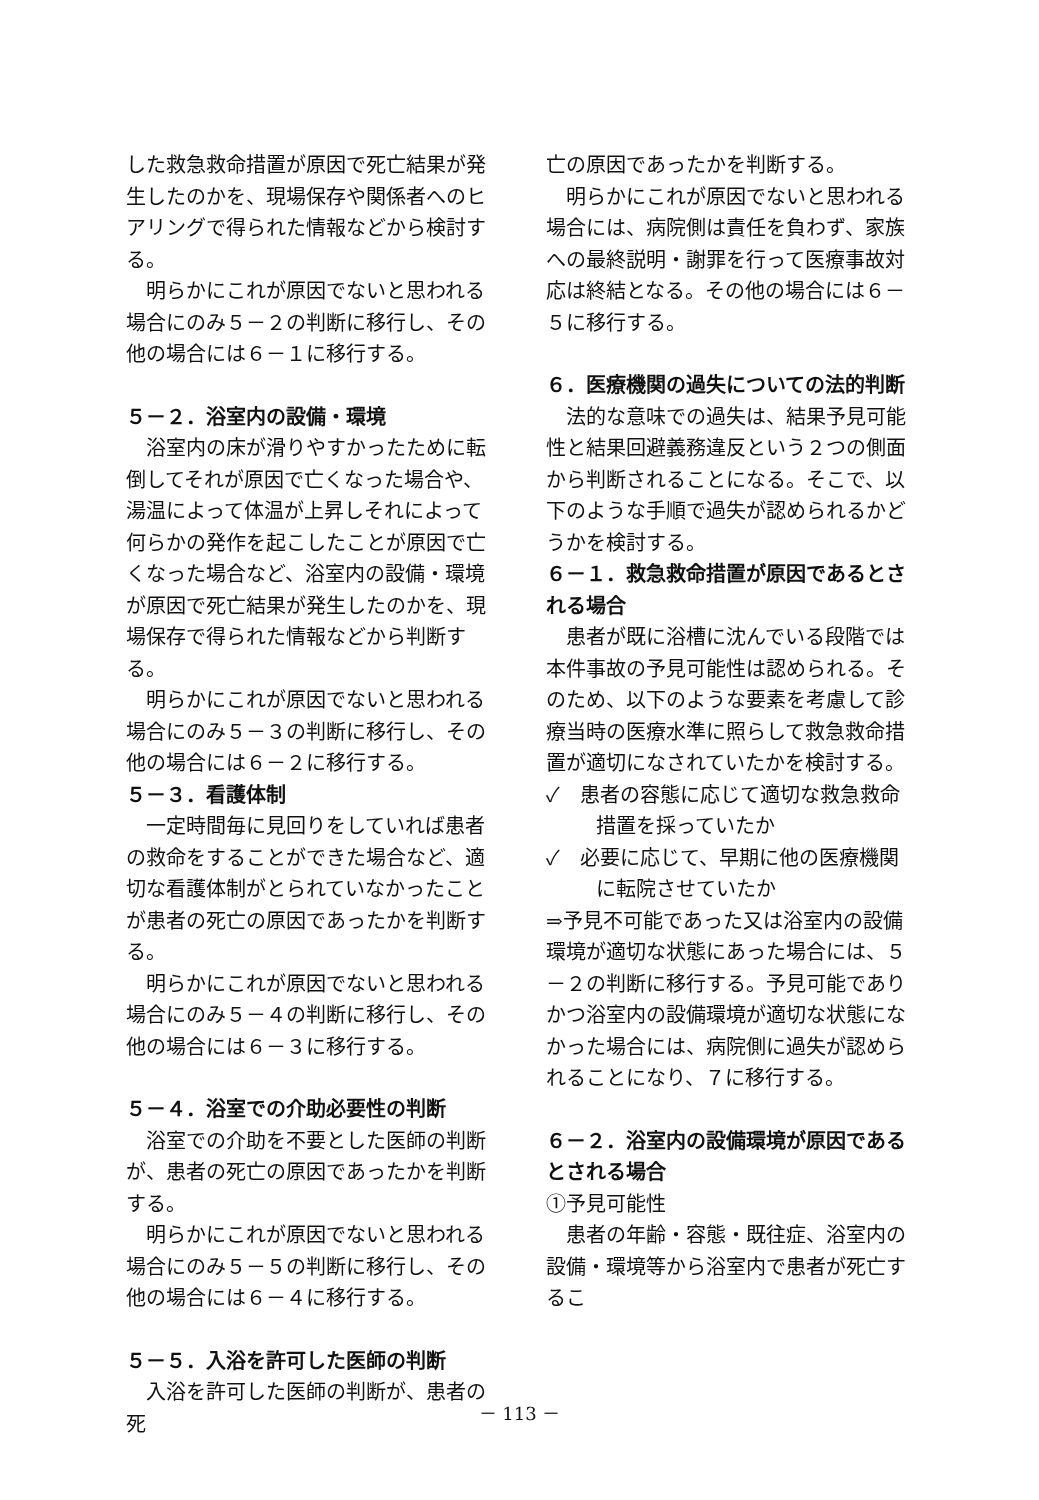した救急救命措置が原因で死亡結果が発生したのかを、現場保存や関係者へのヒアリングで得られた情報などから検討する。
明らかにこれが原因でないと思われる場合にのみ５－２の判断に移行し、その他の場合には６－１に移行する。
５－２．浴室内の設備・環境
浴室内の床が滑りやすかったために転倒してそれが原因で亡くなった場合や、湯温によって体温が上昇しそれによって何らかの発作を起こしたことが原因で亡くなった場合など、浴室内の設備・環境が原因で死亡結果が発生したのかを、現場保存で得られた情報などから判断する。
明らかにこれが原因でないと思われる場合にのみ５－３の判断に移行し、その他の場合には６－２に移行する。
５－３．看護体制
一定時間毎に見回りをしていれば患者の救命をすることができた場合など、適切な看護体制がとられていなかったことが患者の死亡の原因であったかを判断する。
明らかにこれが原因でないと思われる場合にのみ５－４の判断に移行し、その他の場合には６－３に移行する。
５－４．浴室での介助必要性の判断
浴室での介助を不要とした医師の判断が、患者の死亡の原因であったかを判断する。
明らかにこれが原因でないと思われる場合にのみ５－５の判断に移行し、その他の場合には６－４に移行する。
５－５．入浴を許可した医師の判断
入浴を許可した医師の判断が、患者の死
亡の原因であったかを判断する。
明らかにこれが原因でないと思われる場合には、病院側は責任を負わず、家族への最終説明・謝罪を行って医療事故対応は終結となる。その他の場合には６－５に移行する。
６．医療機関の過失についての法的判断
法的な意味での過失は、結果予見可能性と結果回避義務違反という２つの側面から判断されることになる。そこで、以下のような手順で過失が認められるかどうかを検討する。
６－１．救急救命措置が原因であるとされる場合
患者が既に浴槽に沈んでいる段階では本件事故の予見可能性は認められる。そのため、以下のような要素を考慮して診療当時の医療水準に照らして救急救命措置が適切になされていたかを検討する。
✓　患者の容態に応じて適切な救急救命措置を採っていたか
✓　必要に応じて、早期に他の医療機関に転院させていたか
⇒予見不可能であった又は浴室内の設備環境が適切な状態にあった場合には、５－２の判断に移行する。予見可能でありかつ浴室内の設備環境が適切な状態になかった場合には、病院側に過失が認められることになり、７に移行する。
６－２．浴室内の設備環境が原因であるとされる場合
①予見可能性
患者の年齢・容態・既往症、浴室内の設備・環境等から浴室内で患者が死亡するこ
－ 113 －